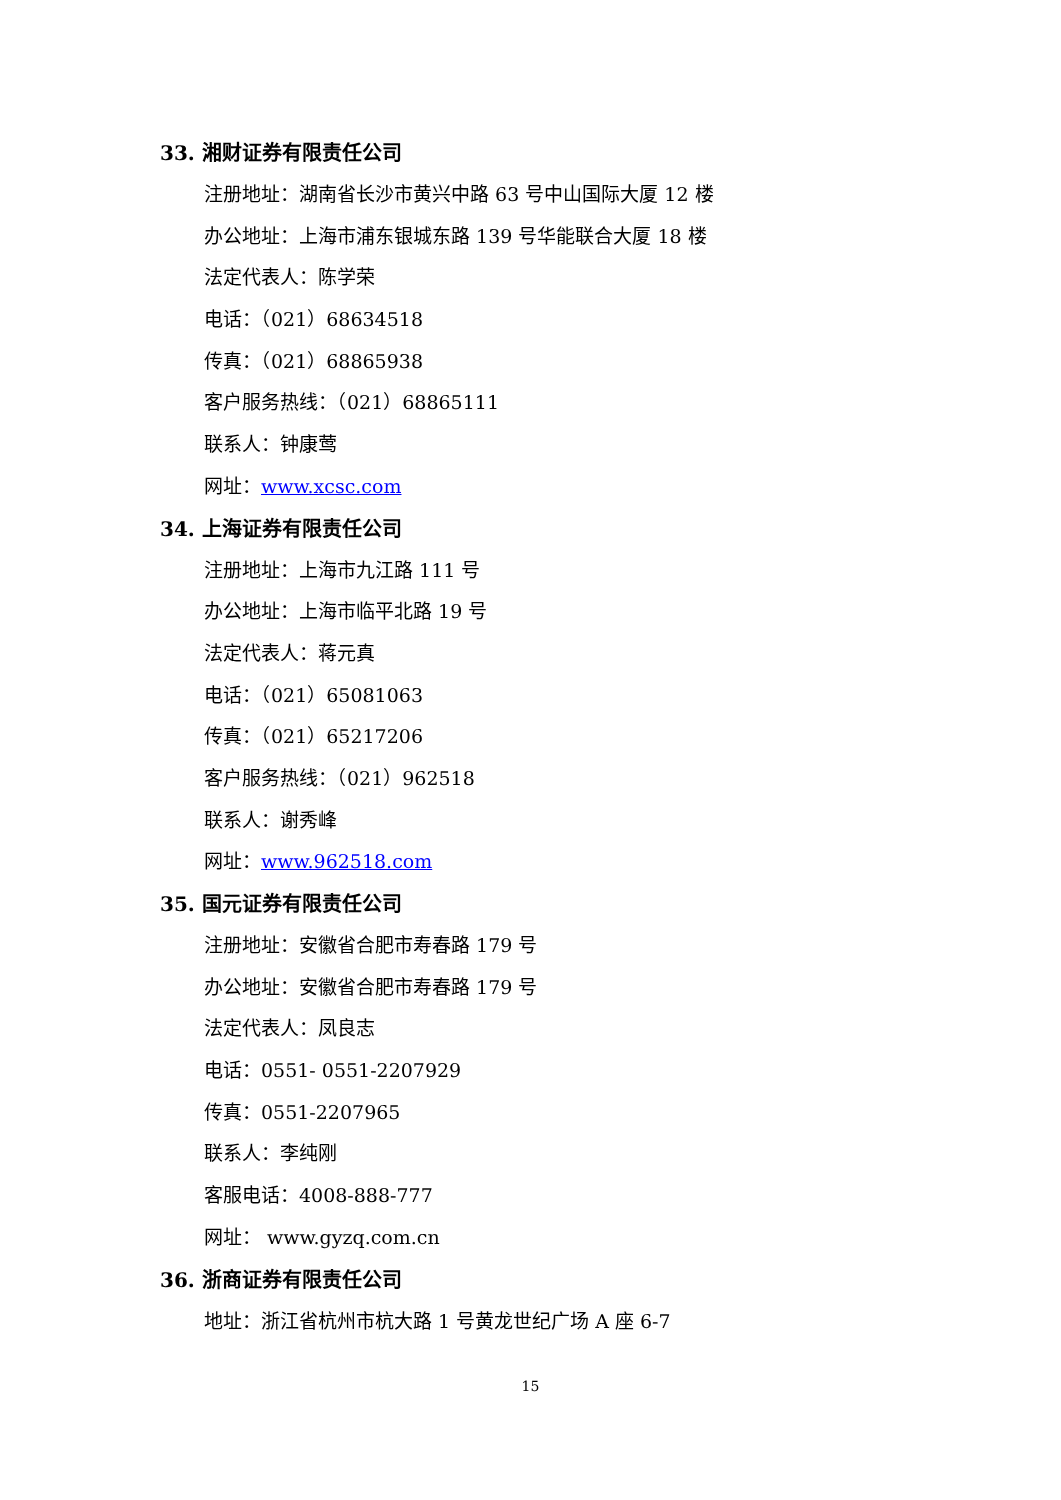33. 湘财证券有限责任公司
注册地址：湖南省长沙市黄兴中路 63 号中山国际大厦 12 楼
办公地址：上海市浦东银城东路 139 号华能联合大厦 18 楼
法定代表人：陈学荣
电话：（021）68634518
传真：（021）68865938
客户服务热线：（021）68865111
联系人：钟康莺
网址：www.xcsc.com
34. 上海证券有限责任公司
注册地址：上海市九江路 111 号
办公地址：上海市临平北路 19 号
法定代表人：蒋元真
电话：（021）65081063
传真：（021）65217206
客户服务热线：（021）962518
联系人：谢秀峰
网址：www.962518.com
35. 国元证券有限责任公司
注册地址：安徽省合肥市寿春路 179 号
办公地址：安徽省合肥市寿春路 179 号
法定代表人：凤良志
电话：0551- 0551-2207929
传真：0551-2207965
联系人：李纯刚
客服电话：4008-888-777
网址： www.gyzq.com.cn
36. 浙商证券有限责任公司
地址：浙江省杭州市杭大路 1 号黄龙世纪广场 A 座 6-7
15